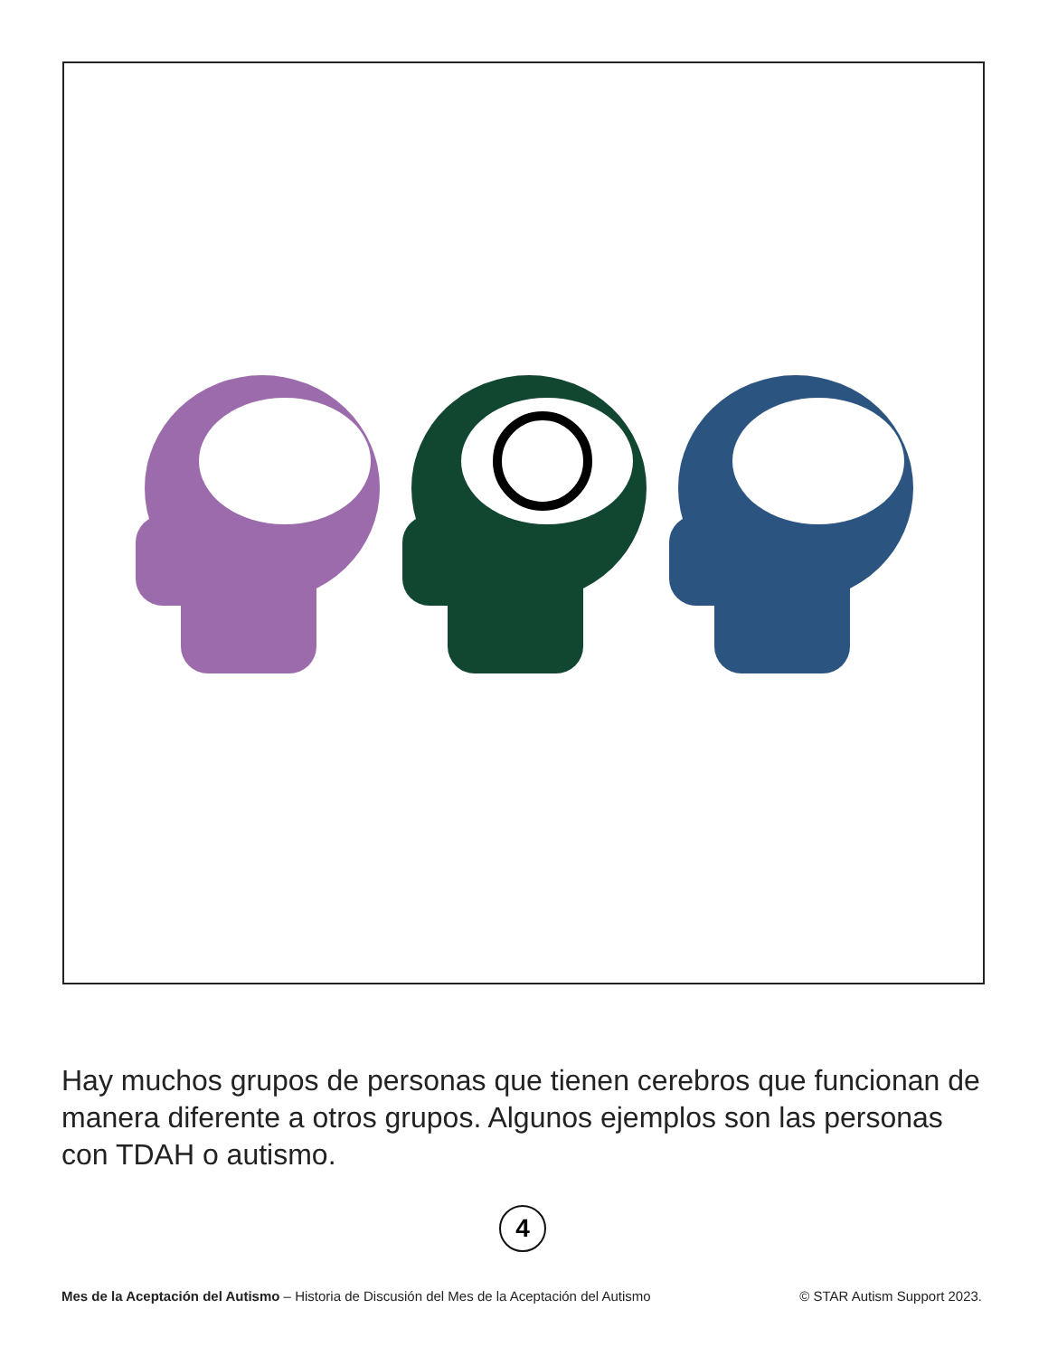Hay muchos grupos de personas que tienen cerebros que funcionan de manera diferente a otros grupos. Algunos ejemplos son las personas con TDAH o autismo.
4
Mes de la Aceptación del Autismo – Historia de Discusión del Mes de la Aceptación del Autismo © STAR Autism Support 2023.